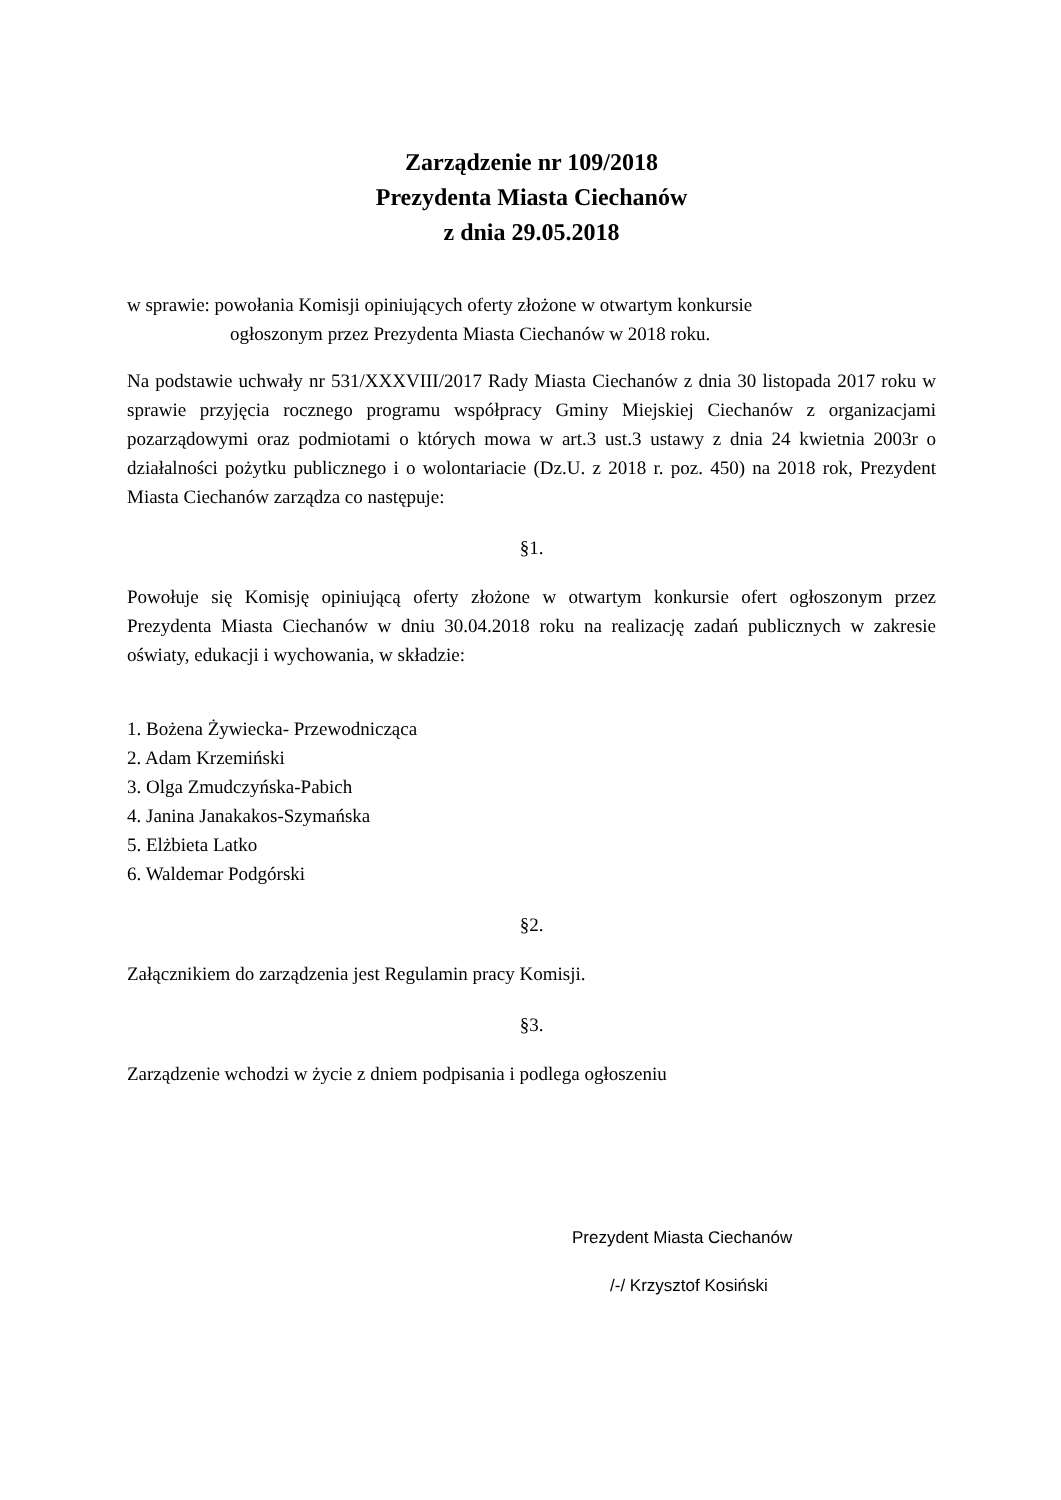Zarządzenie nr 109/2018
Prezydenta Miasta Ciechanów
z dnia 29.05.2018
w sprawie: powołania Komisji opiniujących oferty złożone w otwartym konkursie
ogłoszonym przez Prezydenta Miasta Ciechanów w 2018 roku.
Na podstawie uchwały nr 531/XXXVIII/2017 Rady Miasta Ciechanów z dnia 30 listopada 2017 roku w sprawie przyjęcia rocznego programu współpracy Gminy Miejskiej Ciechanów z organizacjami pozarządowymi oraz podmiotami o których mowa w art.3 ust.3 ustawy z dnia 24 kwietnia 2003r o działalności pożytku publicznego i o wolontariacie (Dz.U. z 2018 r. poz. 450) na 2018 rok, Prezydent Miasta Ciechanów zarządza co następuje:
§1.
Powołuje się Komisję opiniującą oferty złożone w otwartym konkursie ofert ogłoszonym przez Prezydenta Miasta Ciechanów w dniu 30.04.2018 roku na realizację zadań publicznych w zakresie oświaty, edukacji i wychowania, w składzie:
1. Bożena Żywiecka- Przewodnicząca
2. Adam Krzemiński
3. Olga Zmudczyńska-Pabich
4. Janina Janakakos-Szymańska
5. Elżbieta Latko
6. Waldemar Podgórski
§2.
Załącznikiem do zarządzenia jest Regulamin pracy Komisji.
§3.
Zarządzenie wchodzi w życie z dniem podpisania i podlega ogłoszeniu
Prezydent Miasta Ciechanów
/-/ Krzysztof Kosiński